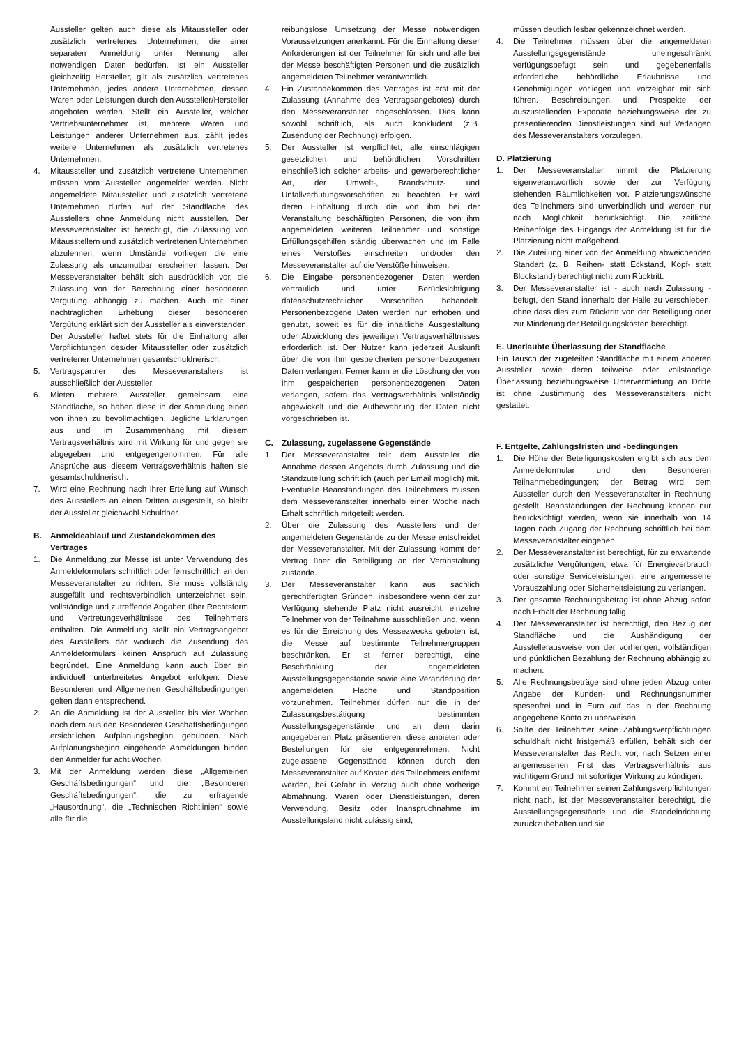Aussteller gelten auch diese als Mitaussteller oder zusätzlich vertretenes Unternehmen, die einer separaten Anmeldung unter Nennung aller notwendigen Daten bedürfen. Ist ein Aussteller gleichzeitig Hersteller, gilt als zusätzlich vertretenes Unternehmen, jedes andere Unternehmen, dessen Waren oder Leistungen durch den Aussteller/Hersteller angeboten werden. Stellt ein Aussteller, welcher Vertriebsunternehmer ist, mehrere Waren und Leistungen anderer Unternehmen aus, zählt jedes weitere Unternehmen als zusätzlich vertretenes Unternehmen.
4. Mitaussteller und zusätzlich vertretene Unternehmen müssen vom Aussteller angemeldet werden. Nicht angemeldete Mitaussteller und zusätzlich vertretene Unternehmen dürfen auf der Standfläche des Ausstellers ohne Anmeldung nicht ausstellen. Der Messeveranstalter ist berechtigt, die Zulassung von Mitausstellern und zusätzlich vertretenen Unternehmen abzulehnen, wenn Umstände vorliegen die eine Zulassung als unzumutbar erscheinen lassen. Der Messeveranstalter behält sich ausdrücklich vor, die Zulassung von der Berechnung einer besonderen Vergütung abhängig zu machen. Auch mit einer nachträglichen Erhebung dieser besonderen Vergütung erklärt sich der Aussteller als einverstanden. Der Aussteller haftet stets für die Einhaltung aller Verpflichtungen des/der Mitaussteller oder zusätzlich vertretener Unternehmen gesamtschuldnerisch.
5. Vertragspartner des Messeveranstalters ist ausschließlich der Aussteller.
6. Mieten mehrere Aussteller gemeinsam eine Standfläche, so haben diese in der Anmeldung einen von ihnen zu bevollmächtigen. Jegliche Erklärungen aus und im Zusammenhang mit diesem Vertragsverhältnis wird mit Wirkung für und gegen sie abgegeben und entgegengenommen. Für alle Ansprüche aus diesem Vertragsverhältnis haften sie gesamtschuldnerisch.
7. Wird eine Rechnung nach ihrer Erteilung auf Wunsch des Ausstellers an einen Dritten ausgestellt, so bleibt der Aussteller gleichwohl Schuldner.
B. Anmeldeablauf und Zustandekommen des Vertrages
1. Die Anmeldung zur Messe ist unter Verwendung des Anmeldeformulars schriftlich oder fernschriftlich an den Messeveranstalter zu richten. Sie muss vollständig ausgefüllt und rechtsverbindlich unterzeichnet sein, vollständige und zutreffende Angaben über Rechtsform und Vertretungsverhältnisse des Teilnehmers enthalten. Die Anmeldung stellt ein Vertragsangebot des Ausstellers dar wodurch die Zusendung des Anmeldeformulars keinen Anspruch auf Zulassung begründet. Eine Anmeldung kann auch über ein individuell unterbreitetes Angebot erfolgen. Diese Besonderen und Allgemeinen Geschäftsbedingungen gelten dann entsprechend.
2. An die Anmeldung ist der Aussteller bis vier Wochen nach dem aus den Besonderen Geschäftsbedingungen ersichtlichen Aufplanungsbeginn gebunden. Nach Aufplanungsbeginn eingehende Anmeldungen binden den Anmelder für acht Wochen.
3. Mit der Anmeldung werden diese „Allgemeinen Geschäftsbedingungen“ und die „Besonderen Geschäftsbedingungen“, die zu erfragende „Hausordnung“, die „Technischen Richtlinien“ sowie alle für die
reibungslose Umsetzung der Messe notwendigen Voraussetzungen anerkannt. Für die Einhaltung dieser Anforderungen ist der Teilnehmer für sich und alle bei der Messe beschäftigten Personen und die zusätzlich angemeldeten Teilnehmer verantwortlich.
4. Ein Zustandekommen des Vertrages ist erst mit der Zulassung (Annahme des Vertragsangebotes) durch den Messeveranstalter abgeschlossen. Dies kann sowohl schriftlich, als auch konkludent (z.B. Zusendung der Rechnung) erfolgen.
5. Der Aussteller ist verpflichtet, alle einschlägigen gesetzlichen und behördlichen Vorschriften einschließlich solcher arbeits- und gewerberechtlicher Art, der Umwelt-, Brandschutz- und Unfallverhütungsvorschriften zu beachten. Er wird deren Einhaltung durch die von ihm bei der Veranstaltung beschäftigten Personen, die von ihm angemeldeten weiteren Teilnehmer und sonstige Erfüllungsgehilfen ständig überwachen und im Falle eines Verstoßes einschreiten und/oder den Messeveranstalter auf die Verstöße hinweisen.
6. Die Eingabe personenbezogener Daten werden vertraulich und unter Berücksichtigung datenschutzrechtlicher Vorschriften behandelt. Personenbezogene Daten werden nur erhoben und genutzt, soweit es für die inhaltliche Ausgestaltung oder Abwicklung des jeweiligen Vertragsverhältnisses erforderlich ist. Der Nutzer kann jederzeit Auskunft über die von ihm gespeicherten personenbezogenen Daten verlangen. Ferner kann er die Löschung der von ihm gespeicherten personenbezogenen Daten verlangen, sofern das Vertragsverhältnis vollständig abgewickelt und die Aufbewahrung der Daten nicht vorgeschrieben ist.
C. Zulassung, zugelassene Gegenstände
1. Der Messeveranstalter teilt dem Aussteller die Annahme dessen Angebots durch Zulassung und die Standzuteilung schriftlich (auch per Email möglich) mit. Eventuelle Beanstandungen des Teilnehmers müssen dem Messeveranstalter innerhalb einer Woche nach Erhalt schriftlich mitgeteilt werden.
2. Über die Zulassung des Ausstellers und der angemeldeten Gegenstände zu der Messe entscheidet der Messeveranstalter. Mit der Zulassung kommt der Vertrag über die Beteiligung an der Veranstaltung zustande.
3. Der Messeveranstalter kann aus sachlich gerechtfertigten Gründen, insbesondere wenn der zur Verfügung stehende Platz nicht ausreicht, einzelne Teilnehmer von der Teilnahme ausschließen und, wenn es für die Erreichung des Messezwecks geboten ist, die Messe auf bestimmte Teilnehmergruppen beschränken. Er ist ferner berechtigt, eine Beschränkung der angemeldeten Ausstellungsgegenstände sowie eine Veränderung der angemeldeten Fläche und Standposition vorzunehmen. Teilnehmer dürfen nur die in der Zulassungsbestätigung bestimmten Ausstellungsgegenstände und an dem darin angegebenen Platz präsentieren, diese anbieten oder Bestellungen für sie entgegennehmen. Nicht zugelassene Gegenstände können durch den Messeveranstalter auf Kosten des Teilnehmers entfernt werden, bei Gefahr in Verzug auch ohne vorherige Abmahnung. Waren oder Dienstleistungen, deren Verwendung, Besitz oder Inanspruchnahme im Ausstellungsland nicht zulässig sind,
müssen deutlich lesbar gekennzeichnet werden.
4. Die Teilnehmer müssen über die angemeldeten Ausstellungsgegenstände uneingeschränkt verfügungsbefugt sein und gegebenenfalls erforderliche behördliche Erlaubnisse und Genehmigungen vorliegen und vorzeigbar mit sich führen. Beschreibungen und Prospekte der auszustellenden Exponate beziehungsweise der zu präsentierenden Dienstleistungen sind auf Verlangen des Messeveranstalters vorzulegen.
D. Platzierung
1. Der Messeveranstalter nimmt die Platzierung eigenverantwortlich sowie der zur Verfügung stehenden Räumlichkeiten vor. Platzierungswünsche des Teilnehmers sind unverbindlich und werden nur nach Möglichkeit berücksichtigt. Die zeitliche Reihenfolge des Eingangs der Anmeldung ist für die Platzierung nicht maßgebend.
2. Die Zuteilung einer von der Anmeldung abweichenden Standart (z. B. Reihen- statt Eckstand, Kopf- statt Blockstand) berechtigt nicht zum Rücktritt.
3. Der Messeveranstalter ist - auch nach Zulassung - befugt, den Stand innerhalb der Halle zu verschieben, ohne dass dies zum Rücktritt von der Beteiligung oder zur Minderung der Beteiligungskosten berechtigt.
E. Unerlaubte Überlassung der Standfläche
Ein Tausch der zugeteilten Standfläche mit einem anderen Aussteller sowie deren teilweise oder vollständige Überlassung beziehungsweise Untervermietung an Dritte ist ohne Zustimmung des Messeveranstalters nicht gestattet.
F. Entgelte, Zahlungsfristen und -bedingungen
1. Die Höhe der Beteiligungskosten ergibt sich aus dem Anmeldeformular und den Besonderen Teilnahmebedingungen; der Betrag wird dem Aussteller durch den Messeveranstalter in Rechnung gestellt. Beanstandungen der Rechnung können nur berücksichtigt werden, wenn sie innerhalb von 14 Tagen nach Zugang der Rechnung schriftlich bei dem Messeveranstalter eingehen.
2. Der Messeveranstalter ist berechtigt, für zu erwartende zusätzliche Vergütungen, etwa für Energieverbrauch oder sonstige Serviceleistungen, eine angemessene Vorauszahlung oder Sicherheitsleistung zu verlangen.
3. Der gesamte Rechnungsbetrag ist ohne Abzug sofort nach Erhalt der Rechnung fällig.
4. Der Messeveranstalter ist berechtigt, den Bezug der Standfläche und die Aushändigung der Ausstellerausweise von der vorherigen, vollständigen und pünktlichen Bezahlung der Rechnung abhängig zu machen.
5. Alle Rechnungsbeträge sind ohne jeden Abzug unter Angabe der Kunden- und Rechnungsnummer spesenfrei und in Euro auf das in der Rechnung angegebene Konto zu überweisen.
6. Sollte der Teilnehmer seine Zahlungsverpflichtungen schuldhaft nicht fristgemäß erfüllen, behält sich der Messeveranstalter das Recht vor, nach Setzen einer angemessenen Frist das Vertragsverhältnis aus wichtigem Grund mit sofortiger Wirkung zu kündigen.
7. Kommt ein Teilnehmer seinen Zahlungsverpflichtungen nicht nach, ist der Messeveranstalter berechtigt, die Ausstellungsgegenstände und die Standeinrichtung zurückzubehalten und sie